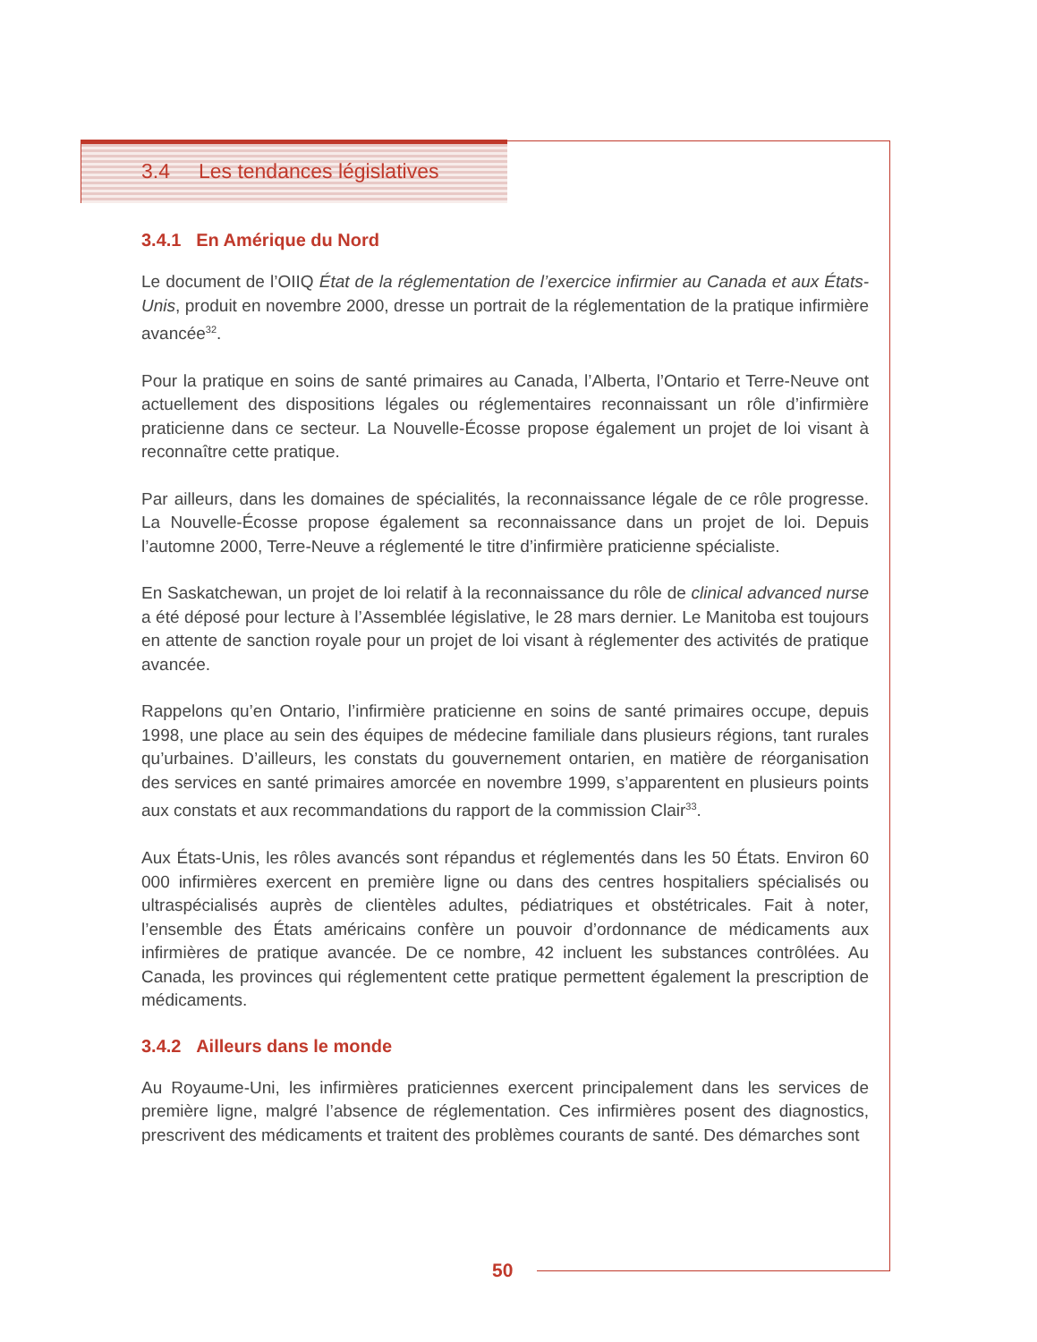3.4 Les tendances législatives
3.4.1 En Amérique du Nord
Le document de l’OIIQ État de la réglementation de l’exercice infirmier au Canada et aux États-Unis, produit en novembre 2000, dresse un portrait de la réglementation de la pratique infirmière avancée<sup>32</sup>.
Pour la pratique en soins de santé primaires au Canada, l’Alberta, l’Ontario et Terre-Neuve ont actuellement des dispositions légales ou réglementaires reconnaissant un rôle d’infirmière praticienne dans ce secteur. La Nouvelle-Écosse propose également un projet de loi visant à reconnaître cette pratique.
Par ailleurs, dans les domaines de spécialités, la reconnaissance légale de ce rôle progresse. La Nouvelle-Écosse propose également sa reconnaissance dans un projet de loi. Depuis l’automne 2000, Terre-Neuve a réglementé le titre d’infirmière praticienne spécialiste.
En Saskatchewan, un projet de loi relatif à la reconnaissance du rôle de clinical advanced nurse a été déposé pour lecture à l’Assemblée législative, le 28 mars dernier. Le Manitoba est toujours en attente de sanction royale pour un projet de loi visant à réglementer des activités de pratique avancée.
Rappelons qu’en Ontario, l’infirmière praticienne en soins de santé primaires occupe, depuis 1998, une place au sein des équipes de médecine familiale dans plusieurs régions, tant rurales qu’urbaines. D’ailleurs, les constats du gouvernement ontarien, en matière de réorganisation des services en santé primaires amorcée en novembre 1999, s’apparentent en plusieurs points aux constats et aux recommandations du rapport de la commission Clair<sup>33</sup>.
Aux États-Unis, les rôles avancés sont répandus et réglementés dans les 50 États. Environ 60 000 infirmières exercent en première ligne ou dans des centres hospitaliers spécialisés ou ultraspécialisés auprès de clientèles adultes, pédiatriques et obstétricales. Fait à noter, l’ensemble des États américains confère un pouvoir d’ordonnance de médicaments aux infirmières de pratique avancée. De ce nombre, 42 incluent les substances contrôlées. Au Canada, les provinces qui réglementent cette pratique permettent également la prescription de médicaments.
3.4.2 Ailleurs dans le monde
Au Royaume-Uni, les infirmières praticiennes exercent principalement dans les services de première ligne, malgré l’absence de réglementation. Ces infirmières posent des diagnostics, prescrivent des médicaments et traitent des problèmes courants de santé. Des démarches sont
50